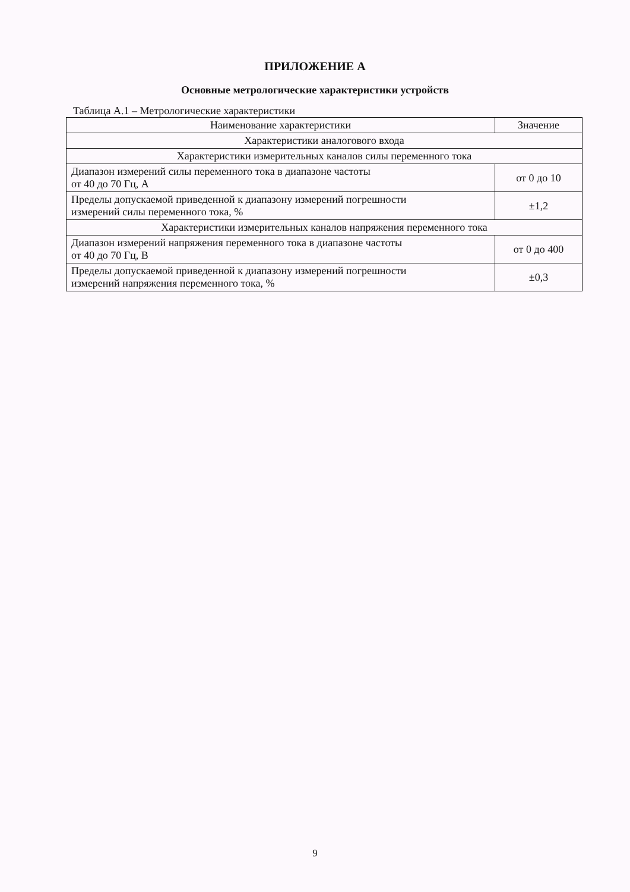ПРИЛОЖЕНИЕ А
Основные метрологические характеристики устройств
Таблица А.1 – Метрологические характеристики
| Наименование характеристики | Значение |
| --- | --- |
| Характеристики аналогового входа | |
| Характеристики измерительных каналов силы переменного тока | |
| Диапазон измерений силы переменного тока в диапазоне частоты от 40 до 70 Гц, А | от 0 до 10 |
| Пределы допускаемой приведенной к диапазону измерений погрешности измерений силы переменного тока, % | ±1,2 |
| Характеристики измерительных каналов напряжения переменного тока | |
| Диапазон измерений напряжения переменного тока в диапазоне частоты от 40 до 70 Гц, В | от 0 до 400 |
| Пределы допускаемой приведенной к диапазону измерений погрешности измерений напряжения переменного тока, % | ±0,3 |
9